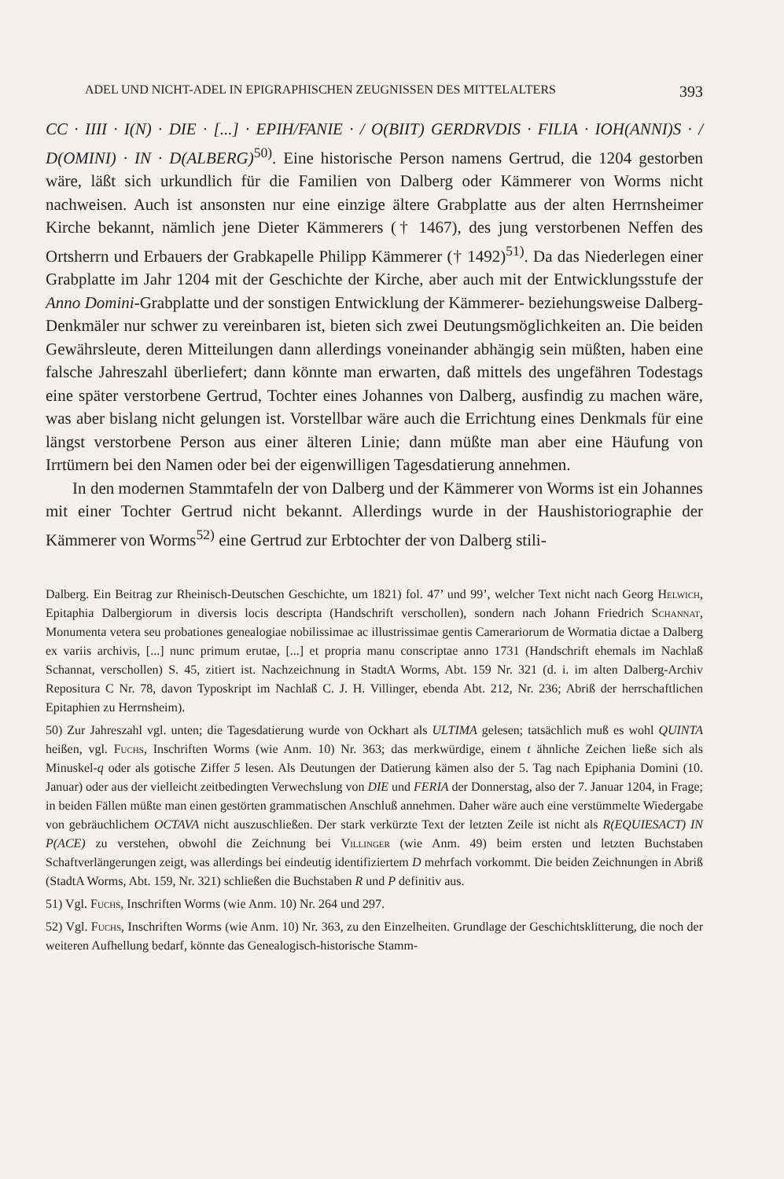ADEL UND NICHT-ADEL IN EPIGRAPHISCHEN ZEUGNISSEN DES MITTELALTERS 393
CC · IIII · I(N) · DIE · [...] · EPIH/FANIE · / O(BIIT) GERDRVDIS · FILIA · IOH(ANNI)S · / D(OMINI) · IN · D(ALBERG)<sup>50)</sup>. Eine historische Person namens Gertrud, die 1204 gestorben wäre, läßt sich urkundlich für die Familien von Dalberg oder Kämmerer von Worms nicht nachweisen. Auch ist ansonsten nur eine einzige ältere Grabplatte aus der alten Herrnsheimer Kirche bekannt, nämlich jene Dieter Kämmerers († 1467), des jung verstorbenen Neffen des Ortsherrn und Erbauers der Grabkapelle Philipp Kämmerer († 1492)<sup>51)</sup>. Da das Niederlegen einer Grabplatte im Jahr 1204 mit der Geschichte der Kirche, aber auch mit der Entwicklungsstufe der Anno Domini-Grabplatte und der sonstigen Entwicklung der Kämmerer- beziehungsweise Dalberg-Denkmäler nur schwer zu vereinbaren ist, bieten sich zwei Deutungsmöglichkeiten an. Die beiden Gewährsleute, deren Mitteilungen dann allerdings voneinander abhängig sein müßten, haben eine falsche Jahreszahl überliefert; dann könnte man erwarten, daß mittels des ungefähren Todestags eine später verstorbene Gertrud, Tochter eines Johannes von Dalberg, ausfindig zu machen wäre, was aber bislang nicht gelungen ist. Vorstellbar wäre auch die Errichtung eines Denkmals für eine längst verstorbene Person aus einer älteren Linie; dann müßte man aber eine Häufung von Irrtümern bei den Namen oder bei der eigenwilligen Tagesdatierung annehmen.
In den modernen Stammtafeln der von Dalberg und der Kämmerer von Worms ist ein Johannes mit einer Tochter Gertrud nicht bekannt. Allerdings wurde in der Haushistoriographie der Kämmerer von Worms<sup>52)</sup> eine Gertrud zur Erbtochter der von Dalberg stili-
Dalberg. Ein Beitrag zur Rheinisch-Deutschen Geschichte, um 1821) fol. 47’ und 99’, welcher Text nicht nach Georg Helwich, Epitaphia Dalbergiorum in diversis locis descripta (Handschrift verschollen), sondern nach Johann Friedrich Schannat, Monumenta vetera seu probationes genealogiae nobilissimae ac illustrissimae gentis Camerariorum de Wormatia dictae a Dalberg ex variis archivis, [...] nunc primum erutae, [...] et propria manu conscriptae anno 1731 (Handschrift ehemals im Nachlaß Schannat, verschollen) S. 45, zitiert ist. Nachzeichnung in StadtA Worms, Abt. 159 Nr. 321 (d. i. im alten Dalberg-Archiv Repositura C Nr. 78, davon Typoskript im Nachlaß C. J. H. Villinger, ebenda Abt. 212, Nr. 236; Abriß der herrschaftlichen Epitaphien zu Herrnsheim).
50) Zur Jahreszahl vgl. unten; die Tagesdatierung wurde von Ockhart als ULTIMA gelesen; tatsächlich muß es wohl QUINTA heißen, vgl. Fuchs, Inschriften Worms (wie Anm. 10) Nr. 363; das merkwürdige, einem t ähnliche Zeichen ließe sich als Minuskel-q oder als gotische Ziffer 5 lesen. Als Deutungen der Datierung kämen also der 5. Tag nach Epiphania Domini (10. Januar) oder aus der vielleicht zeitbedingten Verwechslung von DIE und FERIA der Donnerstag, also der 7. Januar 1204, in Frage; in beiden Fällen müßte man einen gestörten grammatischen Anschluß annehmen. Daher wäre auch eine verstümmelte Wiedergabe von gebräuchlichem OCTAVA nicht auszuschließen. Der stark verkürzte Text der letzten Zeile ist nicht als R(EQUIESACT) IN P(ACE) zu verstehen, obwohl die Zeichnung bei Villinger (wie Anm. 49) beim ersten und letzten Buchstaben Schaftverlängerungen zeigt, was allerdings bei eindeutig identifiziertem D mehrfach vorkommt. Die beiden Zeichnungen in Abriß (StadtA Worms, Abt. 159, Nr. 321) schließen die Buchstaben R und P definitiv aus.
51) Vgl. Fuchs, Inschriften Worms (wie Anm. 10) Nr. 264 und 297.
52) Vgl. Fuchs, Inschriften Worms (wie Anm. 10) Nr. 363, zu den Einzelheiten. Grundlage der Geschichtsklitterung, die noch der weiteren Aufhellung bedarf, könnte das Genealogisch-historische Stamm-